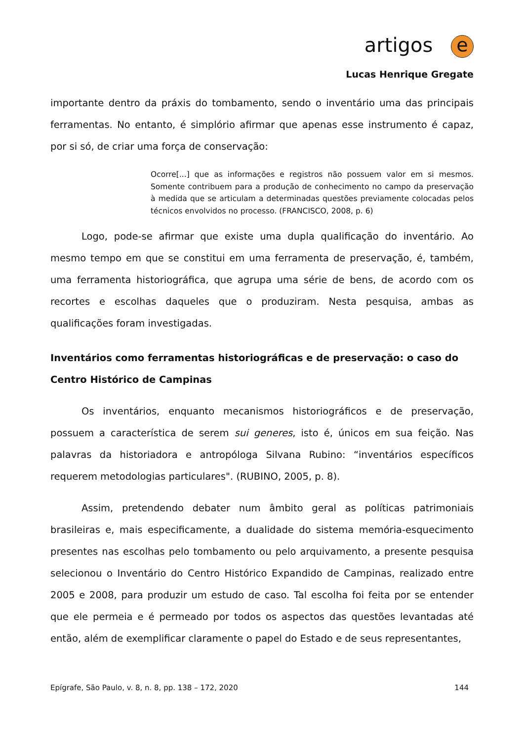artigos e
Lucas Henrique Gregate
importante dentro da práxis do tombamento, sendo o inventário uma das principais ferramentas. No entanto, é simplório afirmar que apenas esse instrumento é capaz, por si só, de criar uma força de conservação:
Ocorre[...] que as informações e registros não possuem valor em si mesmos. Somente contribuem para a produção de conhecimento no campo da preservação à medida que se articulam a determinadas questões previamente colocadas pelos técnicos envolvidos no processo. (FRANCISCO, 2008, p. 6)
Logo, pode-se afirmar que existe uma dupla qualificação do inventário. Ao mesmo tempo em que se constitui em uma ferramenta de preservação, é, também, uma ferramenta historiográfica, que agrupa uma série de bens, de acordo com os recortes e escolhas daqueles que o produziram. Nesta pesquisa, ambas as qualificações foram investigadas.
Inventários como ferramentas historiográficas e de preservação: o caso do Centro Histórico de Campinas
Os inventários, enquanto mecanismos historiográficos e de preservação, possuem a característica de serem sui generes, isto é, únicos em sua feição. Nas palavras da historiadora e antropóloga Silvana Rubino: “inventários específicos requerem metodologias particulares". (RUBINO, 2005, p. 8).
Assim, pretendendo debater num âmbito geral as políticas patrimoniais brasileiras e, mais especificamente, a dualidade do sistema memória-esquecimento presentes nas escolhas pelo tombamento ou pelo arquivamento, a presente pesquisa selecionou o Inventário do Centro Histórico Expandido de Campinas, realizado entre 2005 e 2008, para produzir um estudo de caso. Tal escolha foi feita por se entender que ele permeia e é permeado por todos os aspectos das questões levantadas até então, além de exemplificar claramente o papel do Estado e de seus representantes,
Epígrafe, São Paulo, v. 8, n. 8, pp. 138 – 172, 2020 144